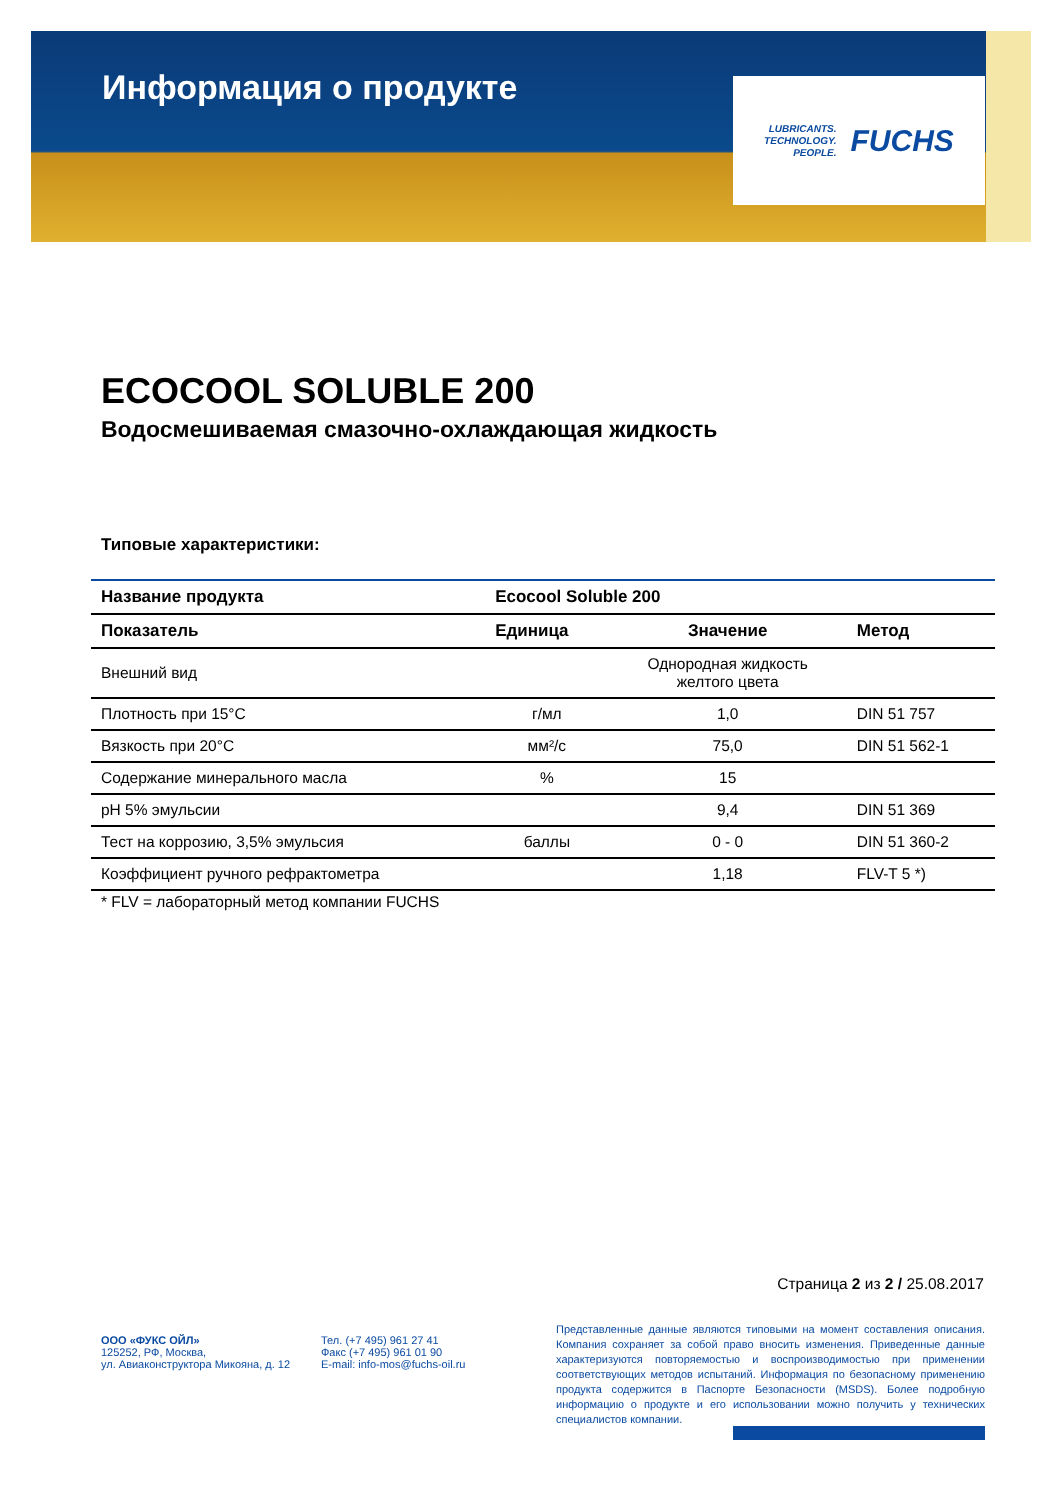Информация о продукте
LUBRICANTS.
TECHNOLOGY.
PEOPLE.
FUCHS
ECOCOOL SOLUBLE 200
Водосмешиваемая смазочно-охлаждающая жидкость
Типовые характеристики:
| Название продукта | Ecocool Soluble 200 | | |
| --- | --- | --- | --- |
| Показатель | Единица | Значение | Метод |
| Внешний вид | | Однородная жидкость желтого цвета | |
| Плотность при 15°C | г/мл | 1,0 | DIN 51 757 |
| Вязкость при 20°C | мм²/с | 75,0 | DIN 51 562-1 |
| Содержание минерального масла | % | 15 | |
| pH 5% эмульсии | | 9,4 | DIN 51 369 |
| Тест на коррозию, 3,5% эмульсия | баллы | 0 - 0 | DIN 51 360-2 |
| Коэффициент ручного рефрактометра | | 1,18 | FLV-T 5 *) |
* FLV = лабораторный метод компании FUCHS
Страница 2 из 2 / 25.08.2017
ООО «ФУКС ОЙЛ»
125252, РФ, Москва,
ул. Авиаконструктора Микояна, д. 12
Тел. (+7 495) 961 27 41
Факс (+7 495) 961 01 90
E-mail: info-mos@fuchs-oil.ru
Представленные данные являются типовыми на момент составления описания. Компания сохраняет за собой право вносить изменения. Приведенные данные характеризуются повторяемостью и воспроизводимостью при применении соответствующих методов испытаний. Информация по безопасному применению продукта содержится в Паспорте Безопасности (MSDS). Более подробную информацию о продукте и его использовании можно получить у технических специалистов компании.